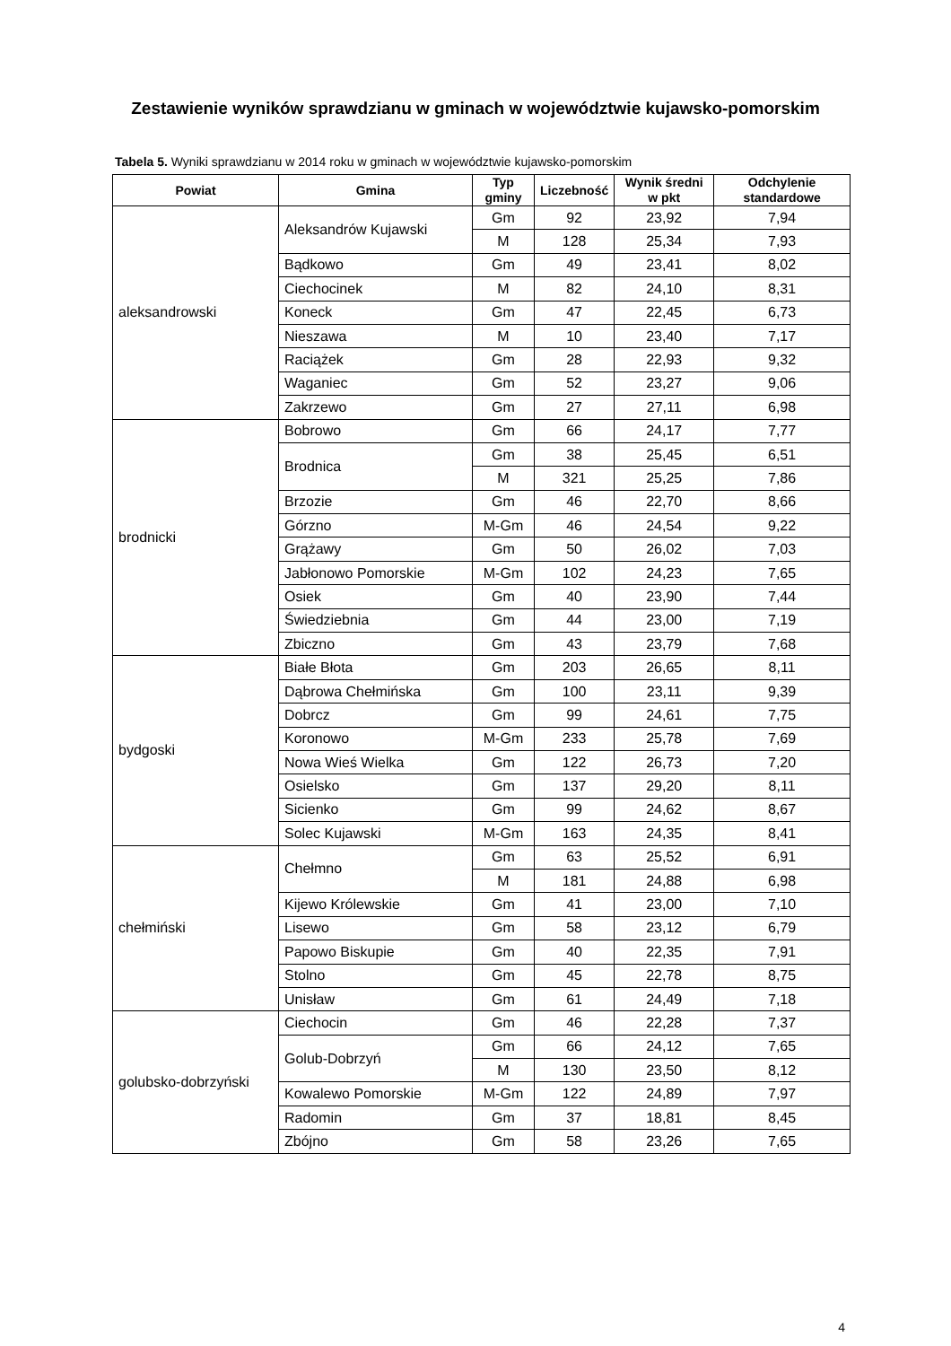Zestawienie wyników sprawdzianu w gminach w województwie kujawsko-pomorskim
Tabela 5. Wyniki sprawdzianu w 2014 roku w gminach w województwie kujawsko-pomorskim
| Powiat | Gmina | Typ gminy | Liczebność | Wynik średni w pkt | Odchylenie standardowe |
| --- | --- | --- | --- | --- | --- |
| aleksandrowski | Aleksandrów Kujawski | Gm | 92 | 23,92 | 7,94 |
| | | M | 128 | 25,34 | 7,93 |
| | Bądkowo | Gm | 49 | 23,41 | 8,02 |
| | Ciechocinek | M | 82 | 24,10 | 8,31 |
| | Koneck | Gm | 47 | 22,45 | 6,73 |
| | Nieszawa | M | 10 | 23,40 | 7,17 |
| | Raciążek | Gm | 28 | 22,93 | 9,32 |
| | Waganiec | Gm | 52 | 23,27 | 9,06 |
| | Zakrzewo | Gm | 27 | 27,11 | 6,98 |
| brodnicki | Bobrowo | Gm | 66 | 24,17 | 7,77 |
| | Brodnica | Gm | 38 | 25,45 | 6,51 |
| | | M | 321 | 25,25 | 7,86 |
| | Brzozie | Gm | 46 | 22,70 | 8,66 |
| | Górzno | M-Gm | 46 | 24,54 | 9,22 |
| | Grążawy | Gm | 50 | 26,02 | 7,03 |
| | Jabłonowo Pomorskie | M-Gm | 102 | 24,23 | 7,65 |
| | Osiek | Gm | 40 | 23,90 | 7,44 |
| | Świedziebnia | Gm | 44 | 23,00 | 7,19 |
| | Zbiczno | Gm | 43 | 23,79 | 7,68 |
| bydgoski | Białe Błota | Gm | 203 | 26,65 | 8,11 |
| | Dąbrowa Chełmińska | Gm | 100 | 23,11 | 9,39 |
| | Dobrcz | Gm | 99 | 24,61 | 7,75 |
| | Koronowo | M-Gm | 233 | 25,78 | 7,69 |
| | Nowa Wieś Wielka | Gm | 122 | 26,73 | 7,20 |
| | Osielsko | Gm | 137 | 29,20 | 8,11 |
| | Sicienko | Gm | 99 | 24,62 | 8,67 |
| | Solec Kujawski | M-Gm | 163 | 24,35 | 8,41 |
| chełmiński | Chełmno | Gm | 63 | 25,52 | 6,91 |
| | | M | 181 | 24,88 | 6,98 |
| | Kijewo Królewskie | Gm | 41 | 23,00 | 7,10 |
| | Lisewo | Gm | 58 | 23,12 | 6,79 |
| | Papowo Biskupie | Gm | 40 | 22,35 | 7,91 |
| | Stolno | Gm | 45 | 22,78 | 8,75 |
| | Unisław | Gm | 61 | 24,49 | 7,18 |
| golubsko-dobrzyński | Ciechocin | Gm | 46 | 22,28 | 7,37 |
| | Golub-Dobrzyń | Gm | 66 | 24,12 | 7,65 |
| | | M | 130 | 23,50 | 8,12 |
| | Kowalewo Pomorskie | M-Gm | 122 | 24,89 | 7,97 |
| | Radomin | Gm | 37 | 18,81 | 8,45 |
| | Zbójno | Gm | 58 | 23,26 | 7,65 |
4